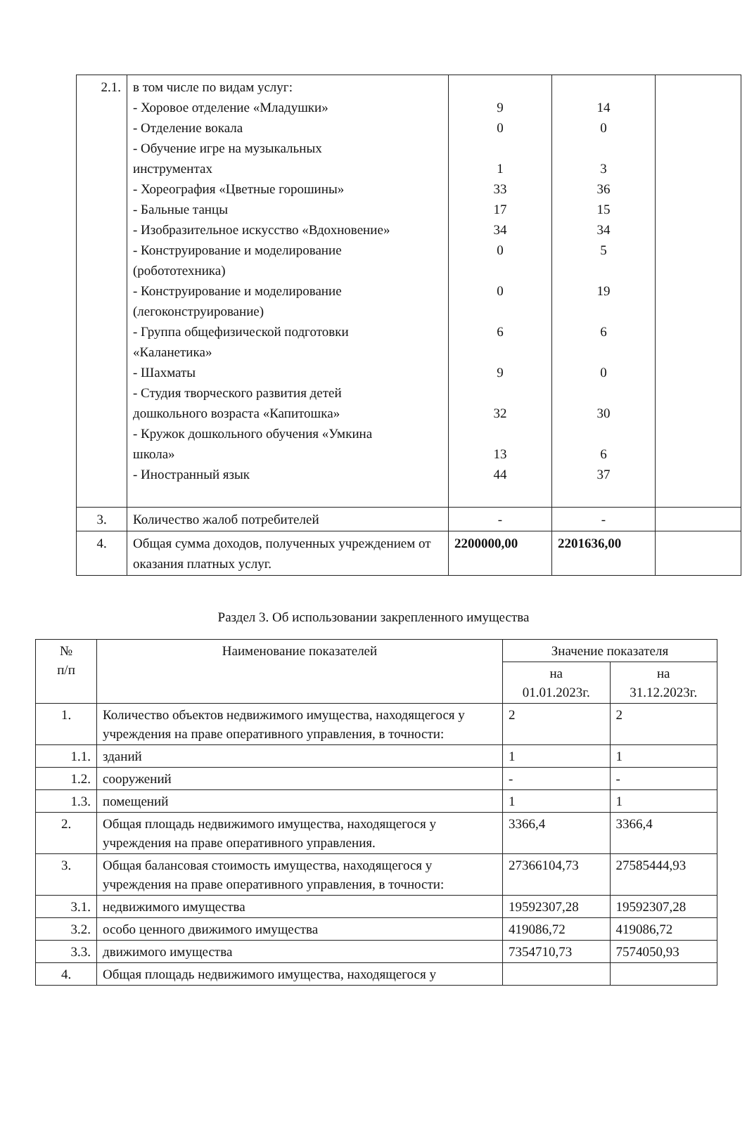| 2.1. | в том числе по видам услуг: - Хоровое отделение «Младушки» - Отделение вокала - Обучение игре на музыкальных инструментах - Хореография «Цветные горошины» - Бальные танцы - Изобразительное искусство «Вдохновение» - Конструирование и моделирование (робототехника) - Конструирование и моделирование (легоконструирование) - Группа общефизической подготовки «Каланетика» - Шахматы - Студия творческого развития детей дошкольного возраста «Капитошка» - Кружок дошкольного обучения «Умкина школа» - Иностранный язык | 9 0 1 33 17 34 0 0 6 9 32 13 44 | 14 0 3 36 15 34 5 19 6 0 30 6 37 | |
| 3. | Количество жалоб потребителей | - | - | |
| 4. | Общая сумма доходов, полученных учреждением от оказания платных услуг. | 2200000,00 | 2201636,00 | |
Раздел 3. Об использовании закрепленного имущества
| № п/п | Наименование показателей | Значение показателя | |
| --- | --- | --- | --- |
| | | на 01.01.2023г. | на 31.12.2023г. |
| 1. | Количество объектов недвижимого имущества, находящегося у учреждения на праве оперативного управления, в точности: | 2 | 2 |
| 1.1. | зданий | 1 | 1 |
| 1.2. | сооружений | - | - |
| 1.3. | помещений | 1 | 1 |
| 2. | Общая площадь недвижимого имущества, находящегося у учреждения на праве оперативного управления. | 3366,4 | 3366,4 |
| 3. | Общая балансовая стоимость имущества, находящегося у учреждения на праве оперативного управления, в точности: | 27366104,73 | 27585444,93 |
| 3.1. | недвижимого имущества | 19592307,28 | 19592307,28 |
| 3.2. | особо ценного движимого имущества | 419086,72 | 419086,72 |
| 3.3. | движимого имущества | 7354710,73 | 7574050,93 |
| 4. | Общая площадь недвижимого имущества, находящегося у | | |